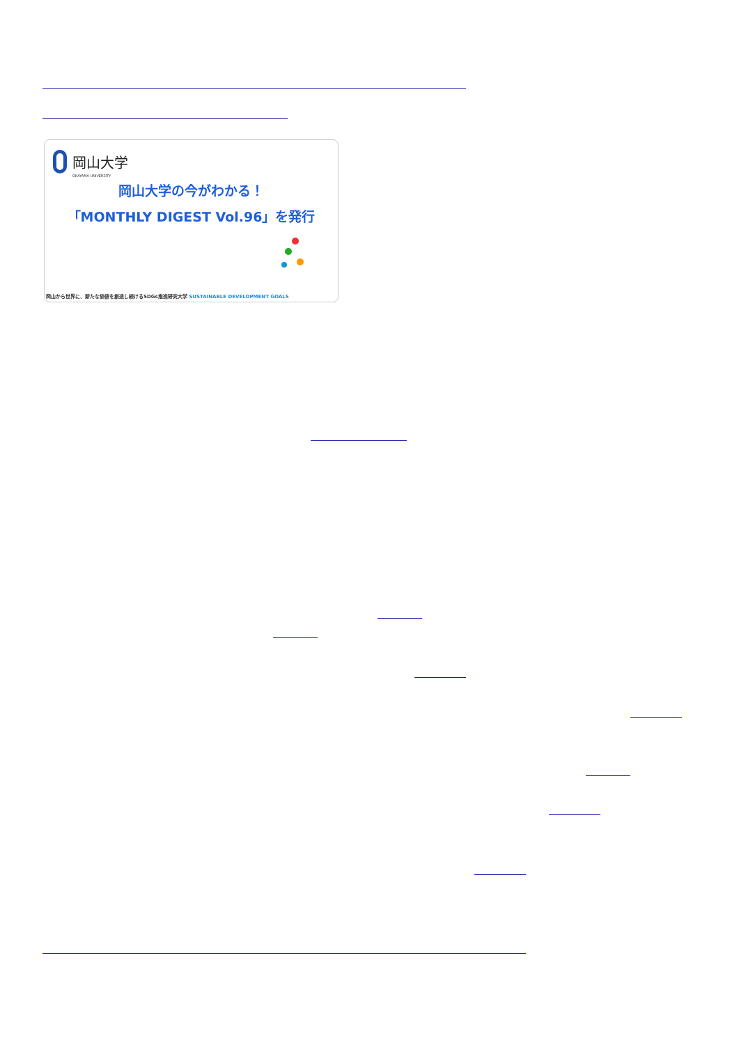岡山大学
OKAYAMA UNIVERSITY
岡山大学の今がわかる！
「MONTHLY DIGEST Vol.96」を発行
岡山から世界に、新たな価値を創造し続けるSDGs推進研究大学 SUSTAINABLE DEVELOPMENT GOALS